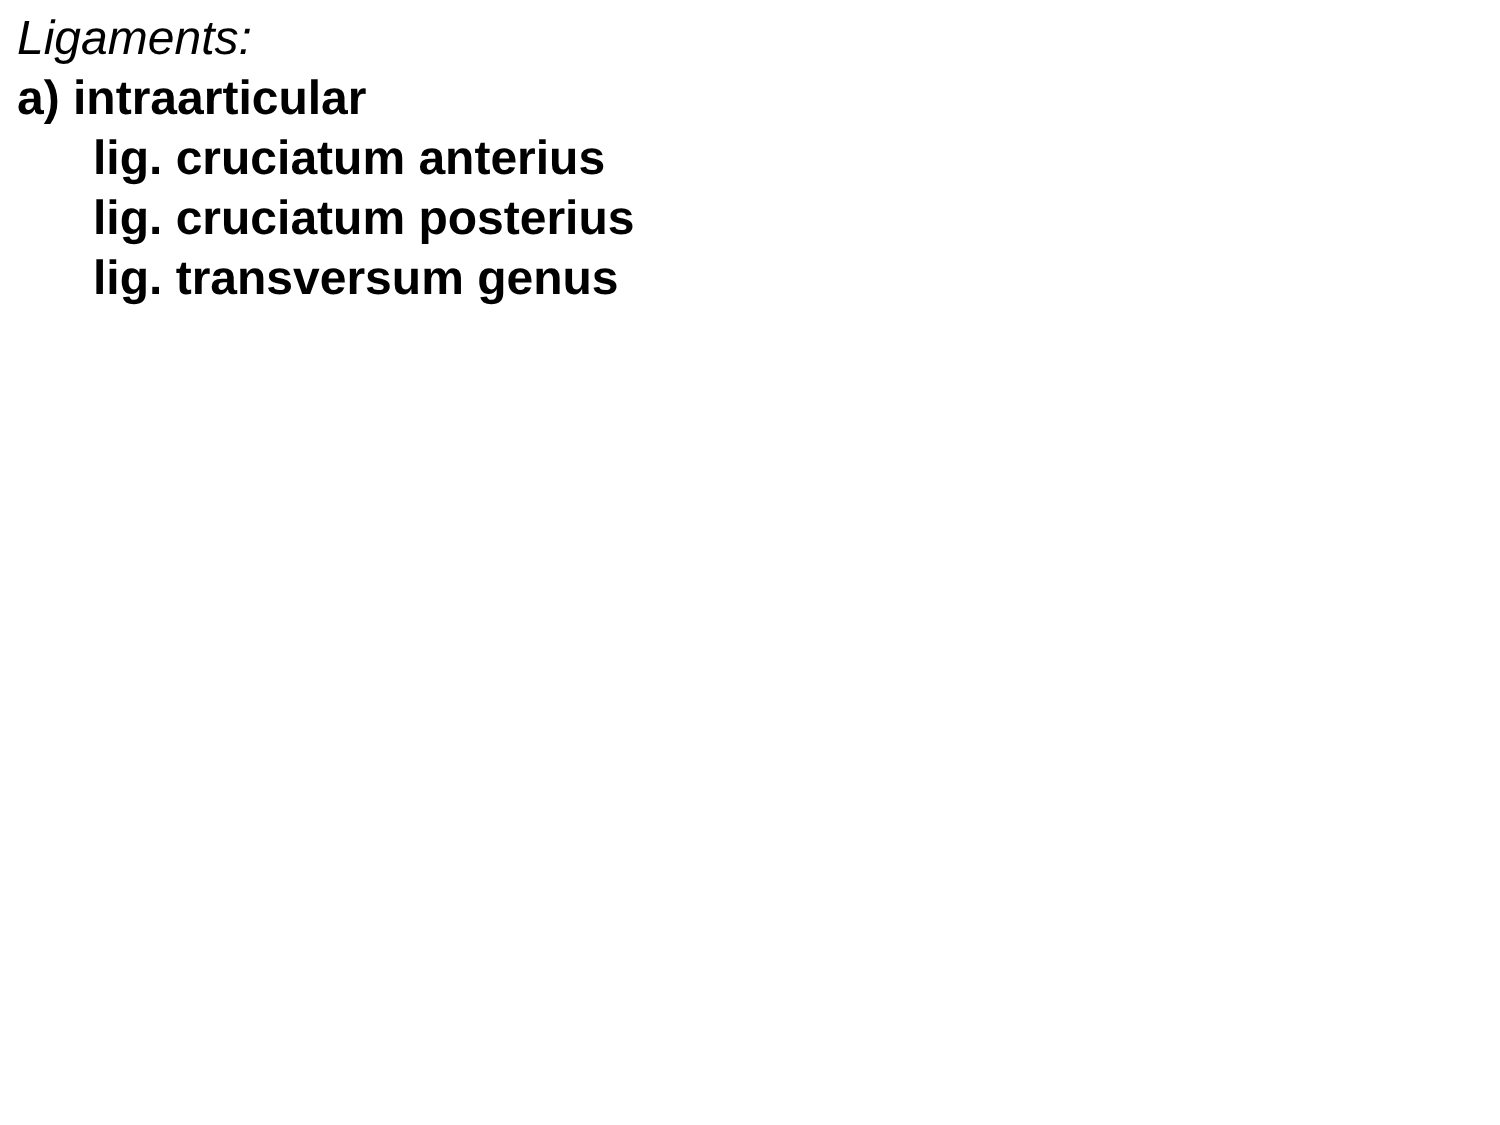Ligaments:
a) intraarticular
lig. cruciatum anterius
lig. cruciatum posterius
lig. transversum genus